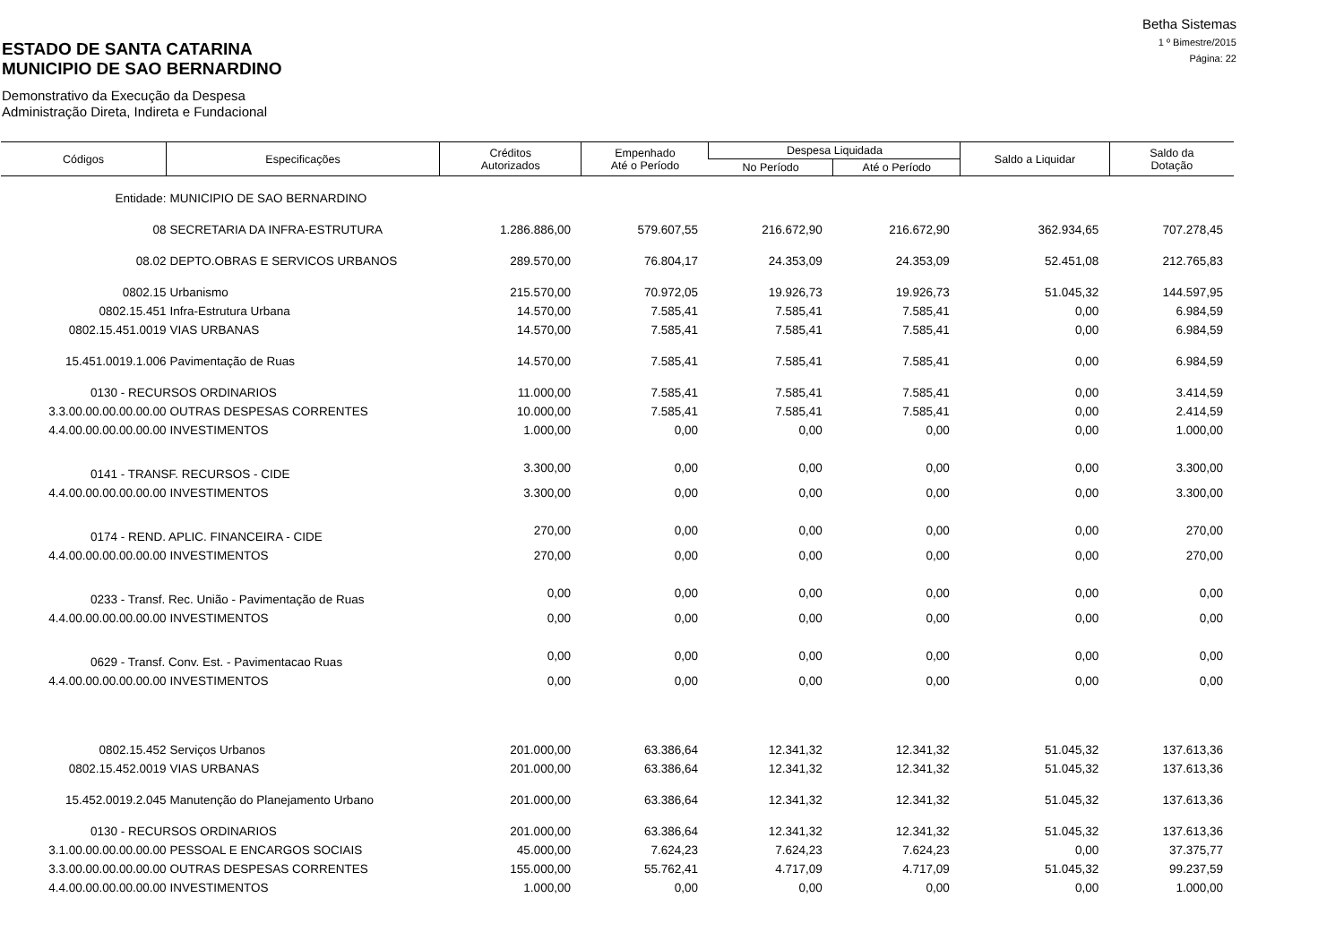Betha Sistemas
1 º Bimestre/2015
Página: 22
ESTADO DE SANTA CATARINA
MUNICIPIO DE SAO BERNARDINO
Demonstrativo da Execução da Despesa
Administração Direta, Indireta e Fundacional
| Códigos | Especificações | Créditos Autorizados | Empenhado Até o Período | Despesa Liquidada | | Saldo a Liquidar | Saldo da Dotação |
| --- | --- | --- | --- | --- | --- | --- | --- |
| | | | | No Período | Até o Período | | |
| Entidade: | MUNICIPIO DE SAO BERNARDINO | | | | | | |
| 08 | SECRETARIA DA INFRA-ESTRUTURA | 1.286.886,00 | 579.607,55 | 216.672,90 | 216.672,90 | 362.934,65 | 707.278,45 |
| 08.02 | DEPTO.OBRAS E SERVICOS URBANOS | 289.570,00 | 76.804,17 | 24.353,09 | 24.353,09 | 52.451,08 | 212.765,83 |
| 0802.15 | Urbanismo | 215.570,00 | 70.972,05 | 19.926,73 | 19.926,73 | 51.045,32 | 144.597,95 |
| 0802.15.451 | Infra-Estrutura Urbana | 14.570,00 | 7.585,41 | 7.585,41 | 7.585,41 | 0,00 | 6.984,59 |
| 0802.15.451.0019 | VIAS URBANAS | 14.570,00 | 7.585,41 | 7.585,41 | 7.585,41 | 0,00 | 6.984,59 |
| 15.451.0019.1.006 | Pavimentação de Ruas | 14.570,00 | 7.585,41 | 7.585,41 | 7.585,41 | 0,00 | 6.984,59 |
| 0130 - RECURSOS ORDINARIOS | | 11.000,00 | 7.585,41 | 7.585,41 | 7.585,41 | 0,00 | 3.414,59 |
| 3.3.00.00.00.00.00.00 | OUTRAS DESPESAS CORRENTES | 10.000,00 | 7.585,41 | 7.585,41 | 7.585,41 | 0,00 | 2.414,59 |
| 4.4.00.00.00.00.00.00 | INVESTIMENTOS | 1.000,00 | 0,00 | 0,00 | 0,00 | 0,00 | 1.000,00 |
| 0141 - TRANSF. RECURSOS - CIDE | | 3.300,00 | 0,00 | 0,00 | 0,00 | 0,00 | 3.300,00 |
| 4.4.00.00.00.00.00.00 | INVESTIMENTOS | 3.300,00 | 0,00 | 0,00 | 0,00 | 0,00 | 3.300,00 |
| 0174 - REND. APLIC. FINANCEIRA - CIDE | | 270,00 | 0,00 | 0,00 | 0,00 | 0,00 | 270,00 |
| 4.4.00.00.00.00.00.00 | INVESTIMENTOS | 270,00 | 0,00 | 0,00 | 0,00 | 0,00 | 270,00 |
| 0233 - Transf. Rec. União - Pavimentação de Ruas | | 0,00 | 0,00 | 0,00 | 0,00 | 0,00 | 0,00 |
| 4.4.00.00.00.00.00.00 | INVESTIMENTOS | 0,00 | 0,00 | 0,00 | 0,00 | 0,00 | 0,00 |
| 0629 - Transf. Conv. Est. - Pavimentacao Ruas | | 0,00 | 0,00 | 0,00 | 0,00 | 0,00 | 0,00 |
| 4.4.00.00.00.00.00.00 | INVESTIMENTOS | 0,00 | 0,00 | 0,00 | 0,00 | 0,00 | 0,00 |
| 0802.15.452 | Serviços Urbanos | 201.000,00 | 63.386,64 | 12.341,32 | 12.341,32 | 51.045,32 | 137.613,36 |
| 0802.15.452.0019 | VIAS URBANAS | 201.000,00 | 63.386,64 | 12.341,32 | 12.341,32 | 51.045,32 | 137.613,36 |
| 15.452.0019.2.045 | Manutenção do Planejamento Urbano | 201.000,00 | 63.386,64 | 12.341,32 | 12.341,32 | 51.045,32 | 137.613,36 |
| 0130 - RECURSOS ORDINARIOS | | 201.000,00 | 63.386,64 | 12.341,32 | 12.341,32 | 51.045,32 | 137.613,36 |
| 3.1.00.00.00.00.00.00 | PESSOAL E ENCARGOS SOCIAIS | 45.000,00 | 7.624,23 | 7.624,23 | 7.624,23 | 0,00 | 37.375,77 |
| 3.3.00.00.00.00.00.00 | OUTRAS DESPESAS CORRENTES | 155.000,00 | 55.762,41 | 4.717,09 | 4.717,09 | 51.045,32 | 99.237,59 |
| 4.4.00.00.00.00.00.00 | INVESTIMENTOS | 1.000,00 | 0,00 | 0,00 | 0,00 | 0,00 | 1.000,00 |